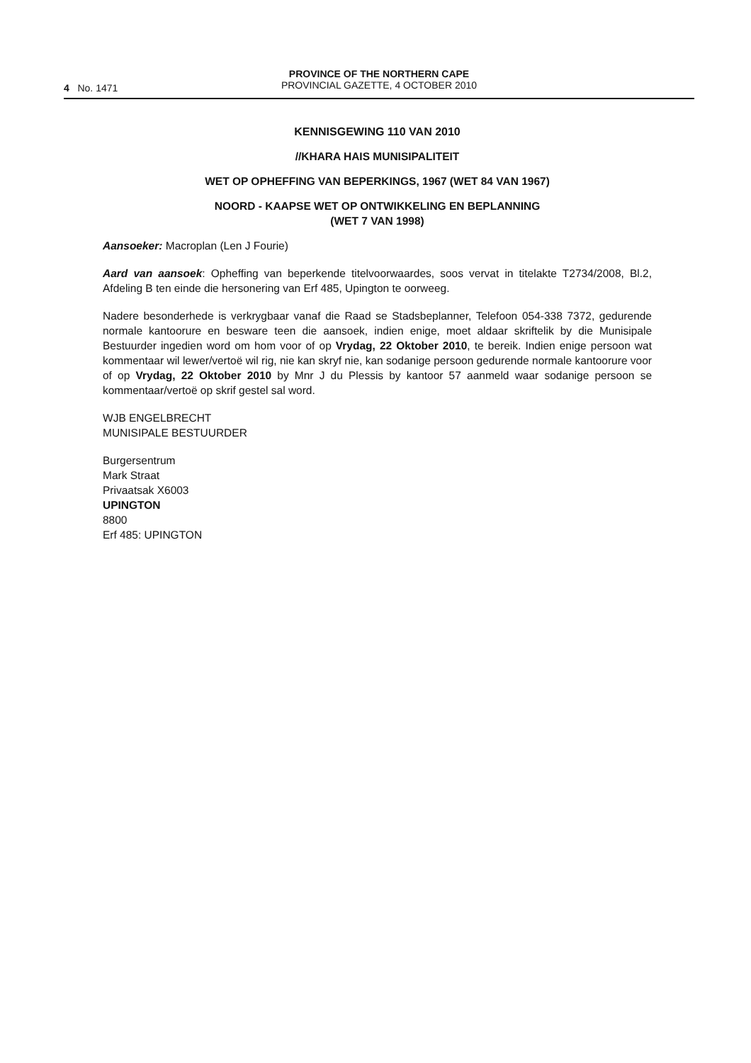4 No. 1471
PROVINCE OF THE NORTHERN CAPE
PROVINCIAL GAZETTE, 4 OCTOBER 2010
KENNISGEWING 110 VAN 2010
//KHARA HAIS MUNISIPALITEIT
WET OP OPHEFFING VAN BEPERKINGS, 1967 (WET 84 VAN 1967)
NOORD - KAAPSE WET OP ONTWIKKELING EN BEPLANNING
(WET 7 VAN 1998)
Aansoeker: Macroplan (Len J Fourie)
Aard van aansoek: Opheffing van beperkende titelvoorwaardes, soos vervat in titelakte T2734/2008, Bl.2, Afdeling B ten einde die hersonering van Erf 485, Upington te oorweeg.
Nadere besonderhede is verkrygbaar vanaf die Raad se Stadsbeplanner, Telefoon 054-338 7372, gedurende normale kantoorure en besware teen die aansoek, indien enige, moet aldaar skriftelik by die Munisipale Bestuurder ingedien word om hom voor of op Vrydag, 22 Oktober 2010, te bereik. Indien enige persoon wat kommentaar wil lewer/vertoë wil rig, nie kan skryf nie, kan sodanige persoon gedurende normale kantoorure voor of op Vrydag, 22 Oktober 2010 by Mnr J du Plessis by kantoor 57 aanmeld waar sodanige persoon se kommentaar/vertoë op skrif gestel sal word.
WJB ENGELBRECHT
MUNISIPALE BESTUURDER
Burgersentrum
Mark Straat
Privaatsak X6003
UPINGTON
8800
Erf 485: UPINGTON